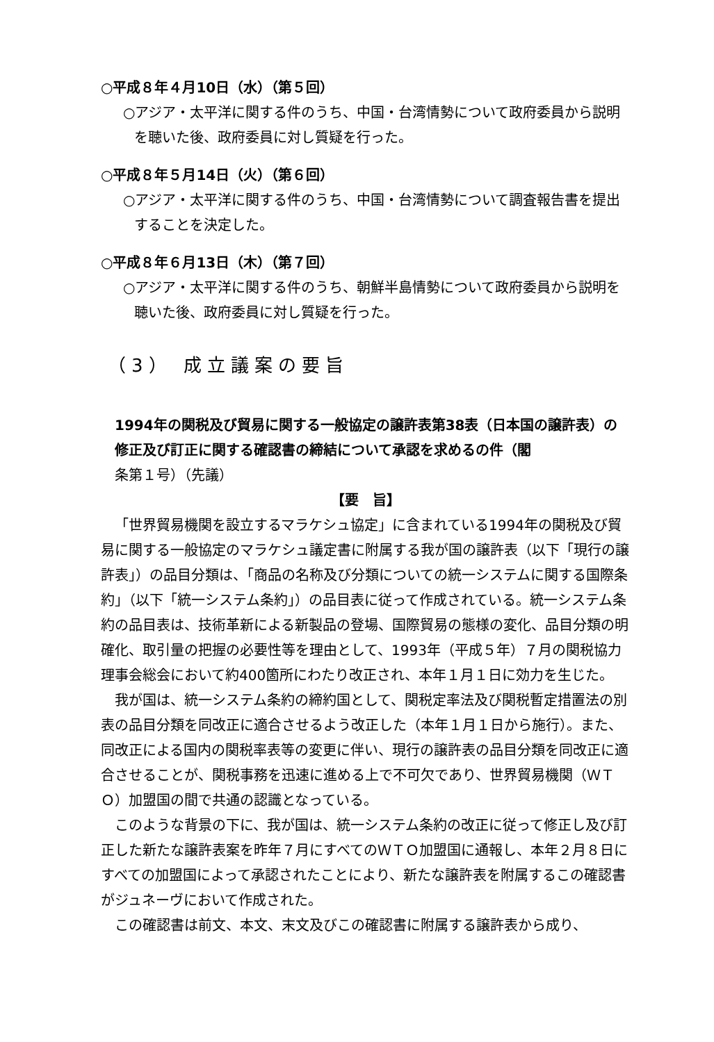○平成８年４月10日（水）（第５回）
○アジア・太平洋に関する件のうち、中国・台湾情勢について政府委員から説明を聴いた後、政府委員に対し質疑を行った。
○平成８年５月14日（火）（第６回）
○アジア・太平洋に関する件のうち、中国・台湾情勢について調査報告書を提出することを決定した。
○平成８年６月13日（木）（第７回）
○アジア・太平洋に関する件のうち、朝鮮半島情勢について政府委員から説明を聴いた後、政府委員に対し質疑を行った。
（3） 成立議案の要旨
1994年の関税及び貿易に関する一般協定の譲許表第38表（日本国の譲許表）の修正及び訂正に関する確認書の締結について承認を求めるの件（閣
条第１号）（先議）
【要　旨】
「世界貿易機関を設立するマラケシュ協定」に含まれている1994年の関税及び貿易に関する一般協定のマラケシュ議定書に附属する我が国の譲許表（以下「現行の譲許表」）の品目分類は、「商品の名称及び分類についての統一システムに関する国際条約」（以下「統一システム条約」）の品目表に従って作成されている。統一システム条約の品目表は、技術革新による新製品の登場、国際貿易の態様の変化、品目分類の明確化、取引量の把握の必要性等を理由として、1993年（平成５年）７月の関税協力理事会総会において約400箇所にわたり改正され、本年１月１日に効力を生じた。
我が国は、統一システム条約の締約国として、関税定率法及び関税暫定措置法の別表の品目分類を同改正に適合させるよう改正した（本年１月１日から施行）。また、同改正による国内の関税率表等の変更に伴い、現行の譲許表の品目分類を同改正に適合させることが、関税事務を迅速に進める上で不可欠であり、世界貿易機関（ＷＴＯ）加盟国の間で共通の認識となっている。
このような背景の下に、我が国は、統一システム条約の改正に従って修正し及び訂正した新たな譲許表案を昨年７月にすべてのＷＴＯ加盟国に通報し、本年２月８日にすべての加盟国によって承認されたことにより、新たな譲許表を附属するこの確認書がジュネーヴにおいて作成された。
この確認書は前文、本文、末文及びこの確認書に附属する譲許表から成り、